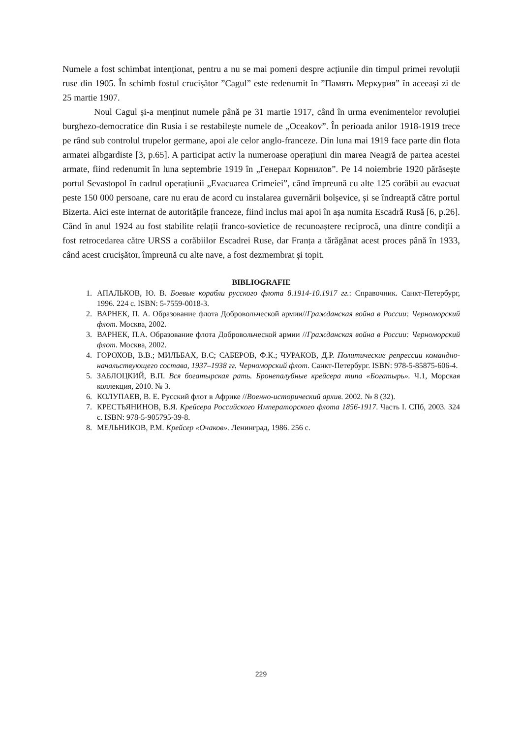Numele a fost schimbat intenționat, pentru a nu se mai pomeni despre acțiunile din timpul primei revoluții ruse din 1905. În schimb fostul crucișător ”Cagul” este redenumit în ”Память Меркурия” în aceeași zi de 25 martie 1907.
Noul Cagul și-a menținut numele până pe 31 martie 1917, când în urma evenimentelor revoluției burghezo-democratice din Rusia i se restabilește numele de „Oceakov”. În perioada anilor 1918-1919 trece pe rând sub controlul trupelor germane, apoi ale celor anglo-franceze. Din luna mai 1919 face parte din flota armatei albgardiste [3, p.65]. A participat activ la numeroase operațiuni din marea Neagră de partea acestei armate, fiind redenumit în luna septembrie 1919 în „Генерал Корнилов”. Pe 14 noiembrie 1920 părăsește portul Sevastopol în cadrul operațiunii „Evacuarea Crimeiei”, când împreună cu alte 125 corăbii au evacuat peste 150 000 persoane, care nu erau de acord cu instalarea guvernării bolșevice, și se îndreaptă către portul Bizerta. Aici este internat de autoritățile franceze, fiind inclus mai apoi în așa numita Escadră Rusă [6, p.26]. Când în anul 1924 au fost stabilite relații franco-sovietice de recunoaștere reciprocă, una dintre condiții a fost retrocedarea către URSS a corăbiilor Escadrei Ruse, dar Franța a tărăgănat acest proces până în 1933, când acest crucișător, împreună cu alte nave, a fost dezmembrat și topit.
BIBLIOGRAFIE
1. АПАЛЬКОВ, Ю. В. Боевые корабли русского флота 8.1914-10.1917 гг.: Справочник. Санкт-Петербург, 1996. 224 с. ISBN: 5-7559-0018-3.
2. ВАРНЕК, П. А. Образование флота Добровольческой армии//Гражданская война в России: Черноморский флот. Москва, 2002.
3. ВАРНЕК, П.А. Образование флота Добровольческой армии //Гражданская война в России: Черноморский флот. Москва, 2002.
4. ГОРОХОВ, В.В.; МИЛЬБАХ, В.С; САБЕРОВ, Ф.К.; ЧУРАКОВ, Д.Р. Политические репрессии командно-начальствующего состава, 1937–1938 гг. Черноморский флот. Санкт-Петербург. ISBN: 978-5-85875-606-4.
5. ЗАБЛОЦКИЙ, В.П. Вся богатырская рать. Бронепалубные крейсера типа «Богатырь». Ч.1, Морская коллекция, 2010. № 3.
6. КОЛУПАЕВ, В. Е. Русский флот в Африке //Военно-исторический архив. 2002. № 8 (32).
7. КРЕСТЬЯНИНОВ, В.Я. Крейсера Российского Императорского флота 1856-1917. Часть I. СПб, 2003. 324 с. ISBN: 978-5-905795-39-8.
8. МЕЛЬНИКОВ, Р.М. Крейсер «Очаков». Ленинград, 1986. 256 с.
229